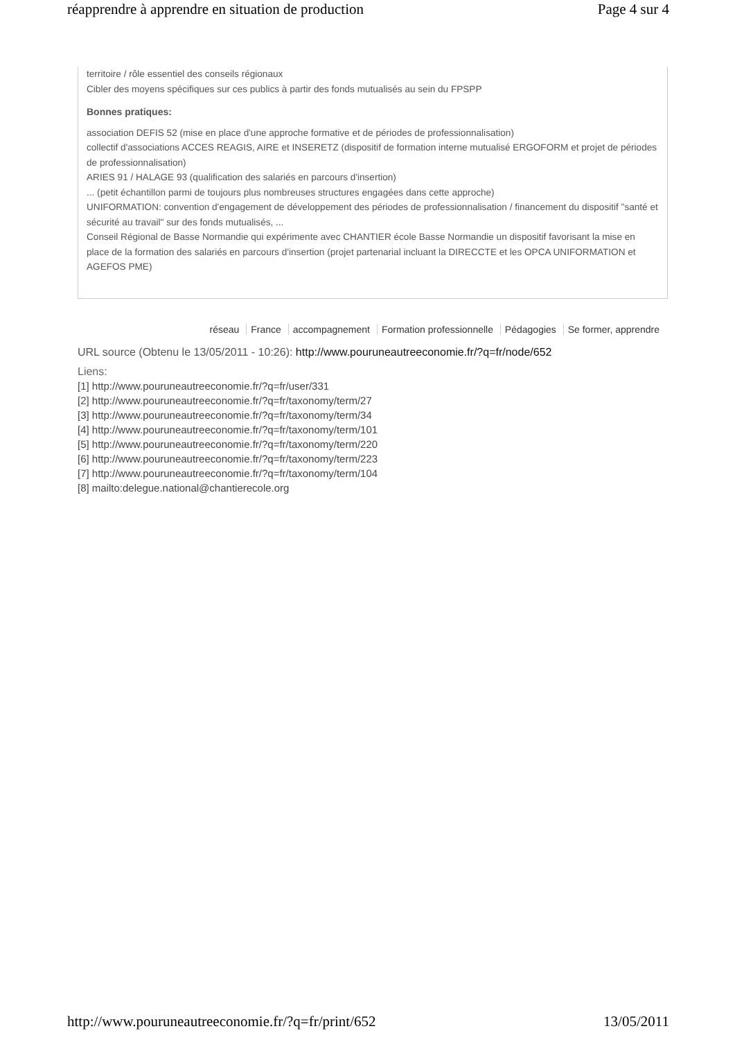réapprendre à apprendre en situation de production Page 4 sur 4
territoire / rôle essentiel des conseils régionaux
Cibler des moyens spécifiques sur ces publics à partir des fonds mutualisés au sein du FPSPP
Bonnes pratiques:
association DEFIS 52 (mise en place d'une approche formative et de périodes de professionnalisation)
collectif d'associations ACCES REAGIS, AIRE et INSERETZ (dispositif de formation interne mutualisé ERGOFORM et projet de périodes de professionnalisation)
ARIES 91 / HALAGE 93 (qualification des salariés en parcours d'insertion)
... (petit échantillon parmi de toujours plus nombreuses structures engagées dans cette approche)
UNIFORMATION: convention d'engagement de développement des périodes de professionnalisation / financement du dispositif "santé et sécurité au travail" sur des fonds mutualisés, ...
Conseil Régional de Basse Normandie qui expérimente avec CHANTIER école Basse Normandie un dispositif favorisant la mise en place de la formation des salariés en parcours d'insertion (projet partenarial incluant la DIRECCTE et les OPCA UNIFORMATION et AGEFOS PME)
réseau France accompagnement Formation professionnelle Pédagogies Se former, apprendre
URL source (Obtenu le 13/05/2011 - 10:26): http://www.pouruneautreeconomie.fr/?q=fr/node/652
Liens:
[1] http://www.pouruneautreeconomie.fr/?q=fr/user/331
[2] http://www.pouruneautreeconomie.fr/?q=fr/taxonomy/term/27
[3] http://www.pouruneautreeconomie.fr/?q=fr/taxonomy/term/34
[4] http://www.pouruneautreeconomie.fr/?q=fr/taxonomy/term/101
[5] http://www.pouruneautreeconomie.fr/?q=fr/taxonomy/term/220
[6] http://www.pouruneautreeconomie.fr/?q=fr/taxonomy/term/223
[7] http://www.pouruneautreeconomie.fr/?q=fr/taxonomy/term/104
[8] mailto:delegue.national@chantierecole.org
http://www.pouruneautreeconomie.fr/?q=fr/print/652 13/05/2011